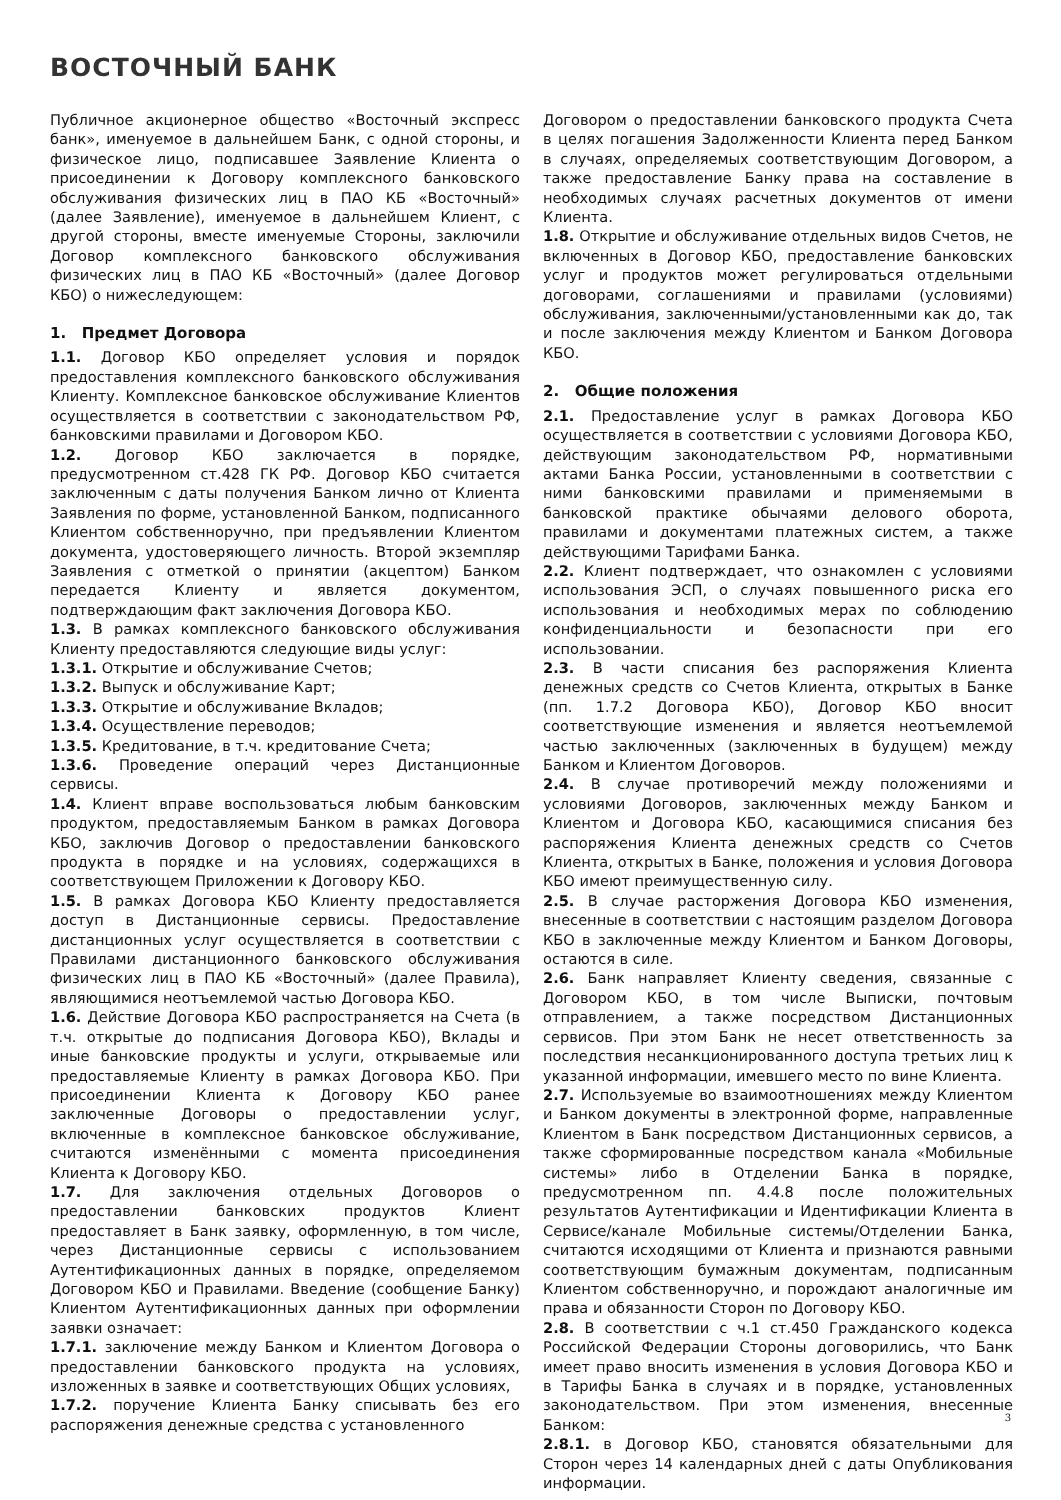ВОСТОЧНЫЙ БАНК
Публичное акционерное общество «Восточный экспресс банк», именуемое в дальнейшем Банк, с одной стороны, и физическое лицо, подписавшее Заявление Клиента о присоединении к Договору комплексного банковского обслуживания физических лиц в ПАО КБ «Восточный» (далее Заявление), именуемое в дальнейшем Клиент, с другой стороны, вместе именуемые Стороны, заключили Договор комплексного банковского обслуживания физических лиц в ПАО КБ «Восточный» (далее Договор КБО) о нижеследующем:
1. Предмет Договора
1.1. Договор КБО определяет условия и порядок предоставления комплексного банковского обслуживания Клиенту. Комплексное банковское обслуживание Клиентов осуществляется в соответствии с законодательством РФ, банковскими правилами и Договором КБО.
1.2. Договор КБО заключается в порядке, предусмотренном ст.428 ГК РФ. Договор КБО считается заключенным с даты получения Банком лично от Клиента Заявления по форме, установленной Банком, подписанного Клиентом собственноручно, при предъявлении Клиентом документа, удостоверяющего личность. Второй экземпляр Заявления с отметкой о принятии (акцептом) Банком передается Клиенту и является документом, подтверждающим факт заключения Договора КБО.
1.3. В рамках комплексного банковского обслуживания Клиенту предоставляются следующие виды услуг:
1.3.1. Открытие и обслуживание Счетов;
1.3.2. Выпуск и обслуживание Карт;
1.3.3. Открытие и обслуживание Вкладов;
1.3.4. Осуществление переводов;
1.3.5. Кредитование, в т.ч. кредитование Счета;
1.3.6. Проведение операций через Дистанционные сервисы.
1.4. Клиент вправе воспользоваться любым банковским продуктом, предоставляемым Банком в рамках Договора КБО, заключив Договор о предоставлении банковского продукта в порядке и на условиях, содержащихся в соответствующем Приложении к Договору КБО.
1.5. В рамках Договора КБО Клиенту предоставляется доступ в Дистанционные сервисы. Предоставление дистанционных услуг осуществляется в соответствии с Правилами дистанционного банковского обслуживания физических лиц в ПАО КБ «Восточный» (далее Правила), являющимися неотъемлемой частью Договора КБО.
1.6. Действие Договора КБО распространяется на Счета (в т.ч. открытые до подписания Договора КБО), Вклады и иные банковские продукты и услуги, открываемые или предоставляемые Клиенту в рамках Договора КБО. При присоединении Клиента к Договору КБО ранее заключенные Договоры о предоставлении услуг, включенные в комплексное банковское обслуживание, считаются изменёнными с момента присоединения Клиента к Договору КБО.
1.7. Для заключения отдельных Договоров о предоставлении банковских продуктов Клиент предоставляет в Банк заявку, оформленную, в том числе, через Дистанционные сервисы с использованием Аутентификационных данных в порядке, определяемом Договором КБО и Правилами. Введение (сообщение Банку) Клиентом Аутентификационных данных при оформлении заявки означает:
1.7.1. заключение между Банком и Клиентом Договора о предоставлении банковского продукта на условиях, изложенных в заявке и соответствующих Общих условиях,
1.7.2. поручение Клиента Банку списывать без его распоряжения денежные средства с установленного
Договором о предоставлении банковского продукта Счета в целях погашения Задолженности Клиента перед Банком в случаях, определяемых соответствующим Договором, а также предоставление Банку права на составление в необходимых случаях расчетных документов от имени Клиента.
1.8. Открытие и обслуживание отдельных видов Счетов, не включенных в Договор КБО, предоставление банковских услуг и продуктов может регулироваться отдельными договорами, соглашениями и правилами (условиями) обслуживания, заключенными/установленными как до, так и после заключения между Клиентом и Банком Договора КБО.
2. Общие положения
2.1. Предоставление услуг в рамках Договора КБО осуществляется в соответствии с условиями Договора КБО, действующим законодательством РФ, нормативными актами Банка России, установленными в соответствии с ними банковскими правилами и применяемыми в банковской практике обычаями делового оборота, правилами и документами платежных систем, а также действующими Тарифами Банка.
2.2. Клиент подтверждает, что ознакомлен с условиями использования ЭСП, о случаях повышенного риска его использования и необходимых мерах по соблюдению конфиденциальности и безопасности при его использовании.
2.3. В части списания без распоряжения Клиента денежных средств со Счетов Клиента, открытых в Банке (пп. 1.7.2 Договора КБО), Договор КБО вносит соответствующие изменения и является неотъемлемой частью заключенных (заключенных в будущем) между Банком и Клиентом Договоров.
2.4. В случае противоречий между положениями и условиями Договоров, заключенных между Банком и Клиентом и Договора КБО, касающимися списания без распоряжения Клиента денежных средств со Счетов Клиента, открытых в Банке, положения и условия Договора КБО имеют преимущественную силу.
2.5. В случае расторжения Договора КБО изменения, внесенные в соответствии с настоящим разделом Договора КБО в заключенные между Клиентом и Банком Договоры, остаются в силе.
2.6. Банк направляет Клиенту сведения, связанные с Договором КБО, в том числе Выписки, почтовым отправлением, а также посредством Дистанционных сервисов. При этом Банк не несет ответственность за последствия несанкционированного доступа третьих лиц к указанной информации, имевшего место по вине Клиента.
2.7. Используемые во взаимоотношениях между Клиентом и Банком документы в электронной форме, направленные Клиентом в Банк посредством Дистанционных сервисов, а также сформированные посредством канала «Мобильные системы» либо в Отделении Банка в порядке, предусмотренном пп. 4.4.8 после положительных результатов Аутентификации и Идентификации Клиента в Сервисе/канале Мобильные системы/Отделении Банка, считаются исходящими от Клиента и признаются равными соответствующим бумажным документам, подписанным Клиентом собственноручно, и порождают аналогичные им права и обязанности Сторон по Договору КБО.
2.8. В соответствии с ч.1 ст.450 Гражданского кодекса Российской Федерации Стороны договорились, что Банк имеет право вносить изменения в условия Договора КБО и в Тарифы Банка в случаях и в порядке, установленных законодательством. При этом изменения, внесенные Банком:
2.8.1. в Договор КБО, становятся обязательными для Сторон через 14 календарных дней с даты Опубликования информации.
3